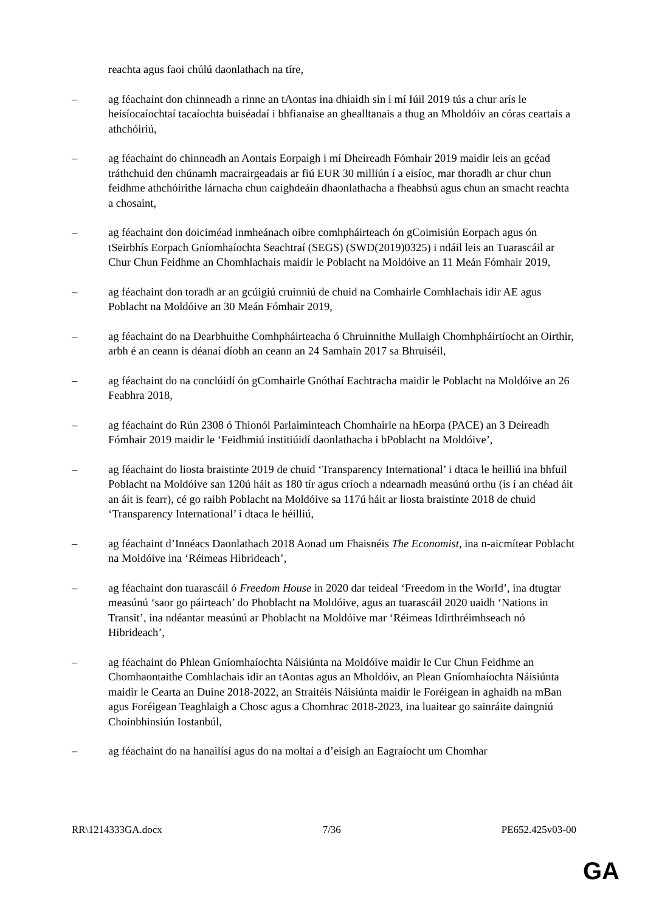reachta agus faoi chúlú daonlathach na tíre,
– ag féachaint don chinneadh a rinne an tAontas ina dhiaidh sin i mí Iúil 2019 tús a chur arís le heisíocaíochtaí tacaíochta buiséadaí i bhfianaise an ghealltanais a thug an Mholdóiv an córas ceartais a athchóiriú,
– ag féachaint do chinneadh an Aontais Eorpaigh i mí Dheireadh Fómhair 2019 maidir leis an gcéad tráthchuid den chúnamh macrairgeadais ar fiú EUR 30 milliún í a eisíoc, mar thoradh ar chur chun feidhme athchóirithe lárnacha chun caighdeáin dhaonlathacha a fheabhsú agus chun an smacht reachta a chosaint,
– ag féachaint don doiciméad inmheánach oibre comhpháirteach ón gCoimisiún Eorpach agus ón tSeirbhís Eorpach Gníomhaíochta Seachtraí (SEGS) (SWD(2019)0325) i ndáil leis an Tuarascáil ar Chur Chun Feidhme an Chomhlachais maidir le Poblacht na Moldóive an 11 Meán Fómhair 2019,
– ag féachaint don toradh ar an gcúigiú cruinniú de chuid na Comhairle Comhlachais idir AE agus Poblacht na Moldóive an 30 Meán Fómhair 2019,
– ag féachaint do na Dearbhuithe Comhpháirteacha ó Chruinnithe Mullaigh Chomhpháirtíocht an Oirthir, arbh é an ceann is déanaí díobh an ceann an 24 Samhain 2017 sa Bhruiséil,
– ag féachaint do na conclúidí ón gComhairle Gnóthaí Eachtracha maidir le Poblacht na Moldóive an 26 Feabhra 2018,
– ag féachaint do Rún 2308 ó Thionól Parlaiminteach Chomhairle na hEorpa (PACE) an 3 Deireadh Fómhair 2019 maidir le ‘Feidhmiú institiúidí daonlathacha i bPoblacht na Moldóive’,
– ag féachaint do liosta braistinte 2019 de chuid ‘Transparency International’ i dtaca le heilliú ina bhfuil Poblacht na Moldóive san 120ú háit as 180 tír agus críoch a ndearnadh measúnú orthu (is í an chéad áit an áit is fearr), cé go raibh Poblacht na Moldóive sa 117ú háit ar liosta braistinte 2018 de chuid ‘Transparency International’ i dtaca le héilliú,
– ag féachaint d’Innéacs Daonlathach 2018 Aonad um Fhaisnéis The Economist, ina n-aicmítear Poblacht na Moldóive ina ‘Réimeas Hibrideach’,
– ag féachaint don tuarascáil ó Freedom House in 2020 dar teideal ‘Freedom in the World’, ina dtugtar measúnú ‘saor go páirteach’ do Phoblacht na Moldóive, agus an tuarascáil 2020 uaidh ‘Nations in Transit’, ina ndéantar measúnú ar Phoblacht na Moldóive mar ‘Réimeas Idirthréimhseach nó Hibrideach’,
– ag féachaint do Phlean Gníomhaíochta Náisiúnta na Moldóive maidir le Cur Chun Feidhme an Chomhaontaithe Comhlachais idir an tAontas agus an Mholdóiv, an Plean Gníomhaíochta Náisiúnta maidir le Cearta an Duine 2018-2022, an Straitéis Náisiúnta maidir le Foréigean in aghaidh na mBan agus Foréigean Teaghlaigh a Chosc agus a Chomhrac 2018-2023, ina luaitear go sainráite daingniú Choinbhinsiún Iostanbúl,
– ag féachaint do na hanailísí agus do na moltaí a d’eisigh an Eagraíocht um Chomhar
RR\1214333GA.docx 7/36 PE652.425v03-00
GA